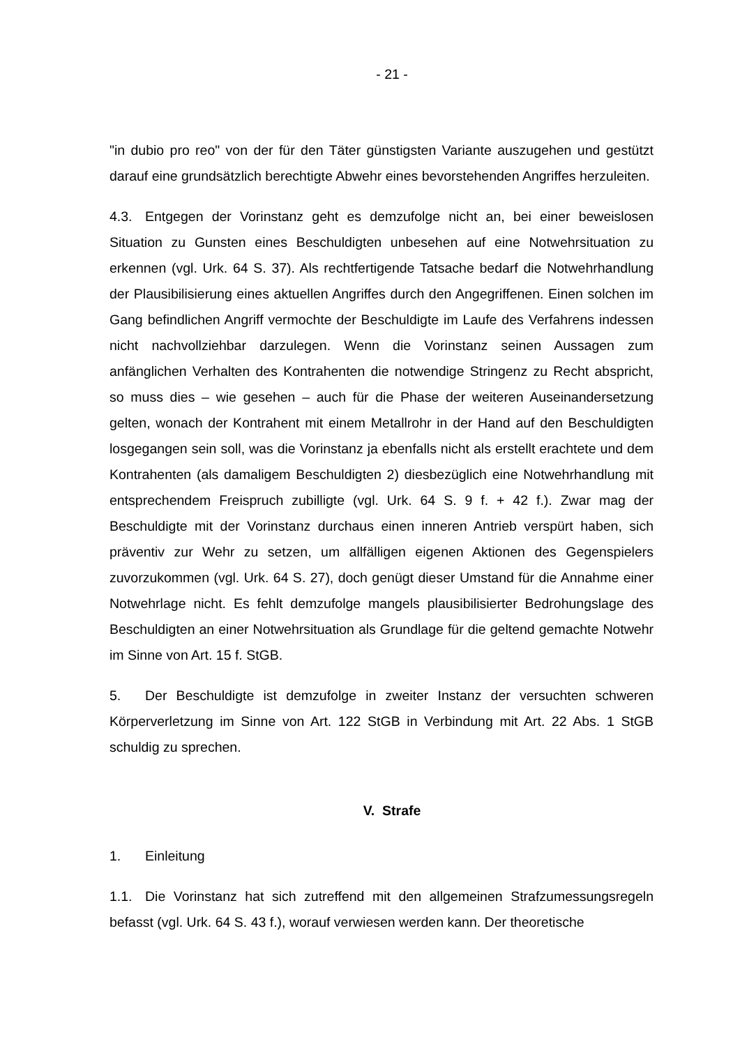- 21 -
"in dubio pro reo" von der für den Täter günstigsten Variante auszugehen und gestützt darauf eine grundsätzlich berechtigte Abwehr eines bevorstehenden Angriffes herzuleiten.
4.3. Entgegen der Vorinstanz geht es demzufolge nicht an, bei einer beweislosen Situation zu Gunsten eines Beschuldigten unbesehen auf eine Notwehrsituation zu erkennen (vgl. Urk. 64 S. 37). Als rechtfertigende Tatsache bedarf die Notwehrhandlung der Plausibilisierung eines aktuellen Angriffes durch den Angegriffenen. Einen solchen im Gang befindlichen Angriff vermochte der Beschuldigte im Laufe des Verfahrens indessen nicht nachvollziehbar darzulegen. Wenn die Vorinstanz seinen Aussagen zum anfänglichen Verhalten des Kontrahenten die notwendige Stringenz zu Recht abspricht, so muss dies – wie gesehen – auch für die Phase der weiteren Auseinandersetzung gelten, wonach der Kontrahent mit einem Metallrohr in der Hand auf den Beschuldigten losgegangen sein soll, was die Vorinstanz ja ebenfalls nicht als erstellt erachtete und dem Kontrahenten (als damaligem Beschuldigten 2) diesbezüglich eine Notwehrhandlung mit entsprechendem Freispruch zubilligte (vgl. Urk. 64 S. 9 f. + 42 f.). Zwar mag der Beschuldigte mit der Vorinstanz durchaus einen inneren Antrieb verspürt haben, sich präventiv zur Wehr zu setzen, um allfälligen eigenen Aktionen des Gegenspielers zuvorzukommen (vgl. Urk. 64 S. 27), doch genügt dieser Umstand für die Annahme einer Notwehrlage nicht. Es fehlt demzufolge mangels plausibilisierter Bedrohungslage des Beschuldigten an einer Notwehrsituation als Grundlage für die geltend gemachte Notwehr im Sinne von Art. 15 f. StGB.
5. Der Beschuldigte ist demzufolge in zweiter Instanz der versuchten schweren Körperverletzung im Sinne von Art. 122 StGB in Verbindung mit Art. 22 Abs. 1 StGB schuldig zu sprechen.
V. Strafe
1. Einleitung
1.1. Die Vorinstanz hat sich zutreffend mit den allgemeinen Strafzumessungsregeln befasst (vgl. Urk. 64 S. 43 f.), worauf verwiesen werden kann. Der theoretische